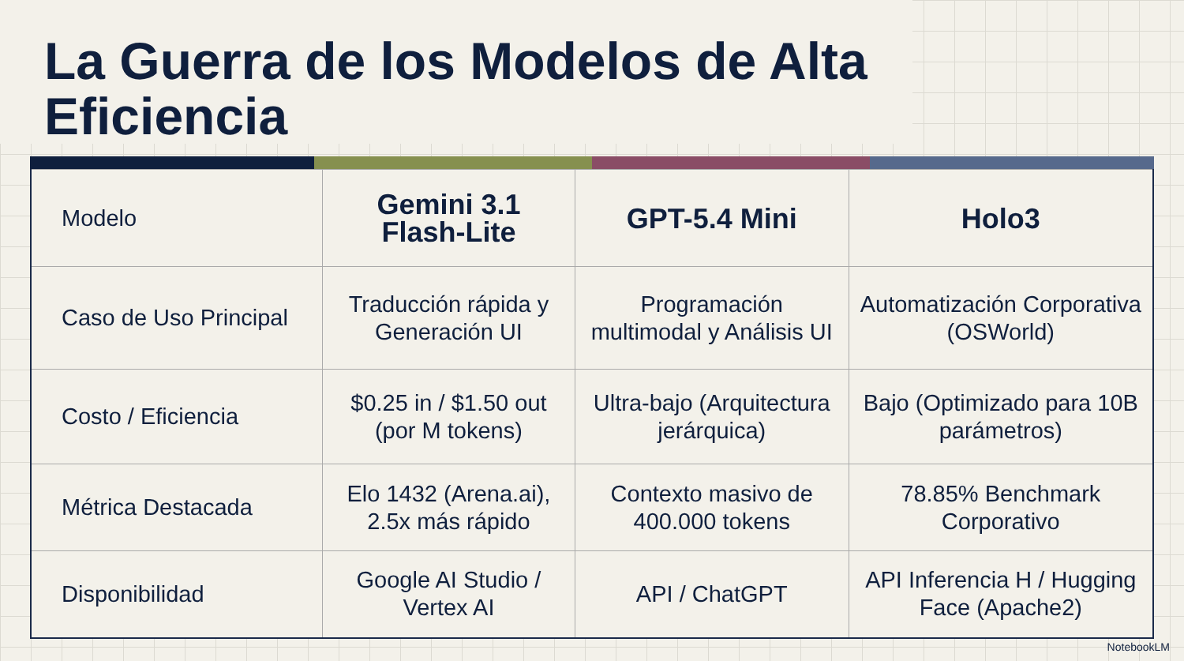La Guerra de los Modelos de Alta Eficiencia
| Modelo | Gemini 3.1 Flash-Lite | GPT-5.4 Mini | Holo3 |
| --- | --- | --- | --- |
| Caso de Uso Principal | Traducción rápida y Generación UI | Programación multimodal y Análisis UI | Automatización Corporativa (OSWorld) |
| Costo / Eficiencia | $0.25 in / $1.50 out (por M tokens) | Ultra-bajo (Arquitectura jerárquica) | Bajo (Optimizado para 10B parámetros) |
| Métrica Destacada | Elo 1432 (Arena.ai), 2.5x más rápido | Contexto masivo de 400.000 tokens | 78.85% Benchmark Corporativo |
| Disponibilidad | Google AI Studio / Vertex AI | API / ChatGPT | API Inferencia H / Hugging Face (Apache2) |
NotebookLM